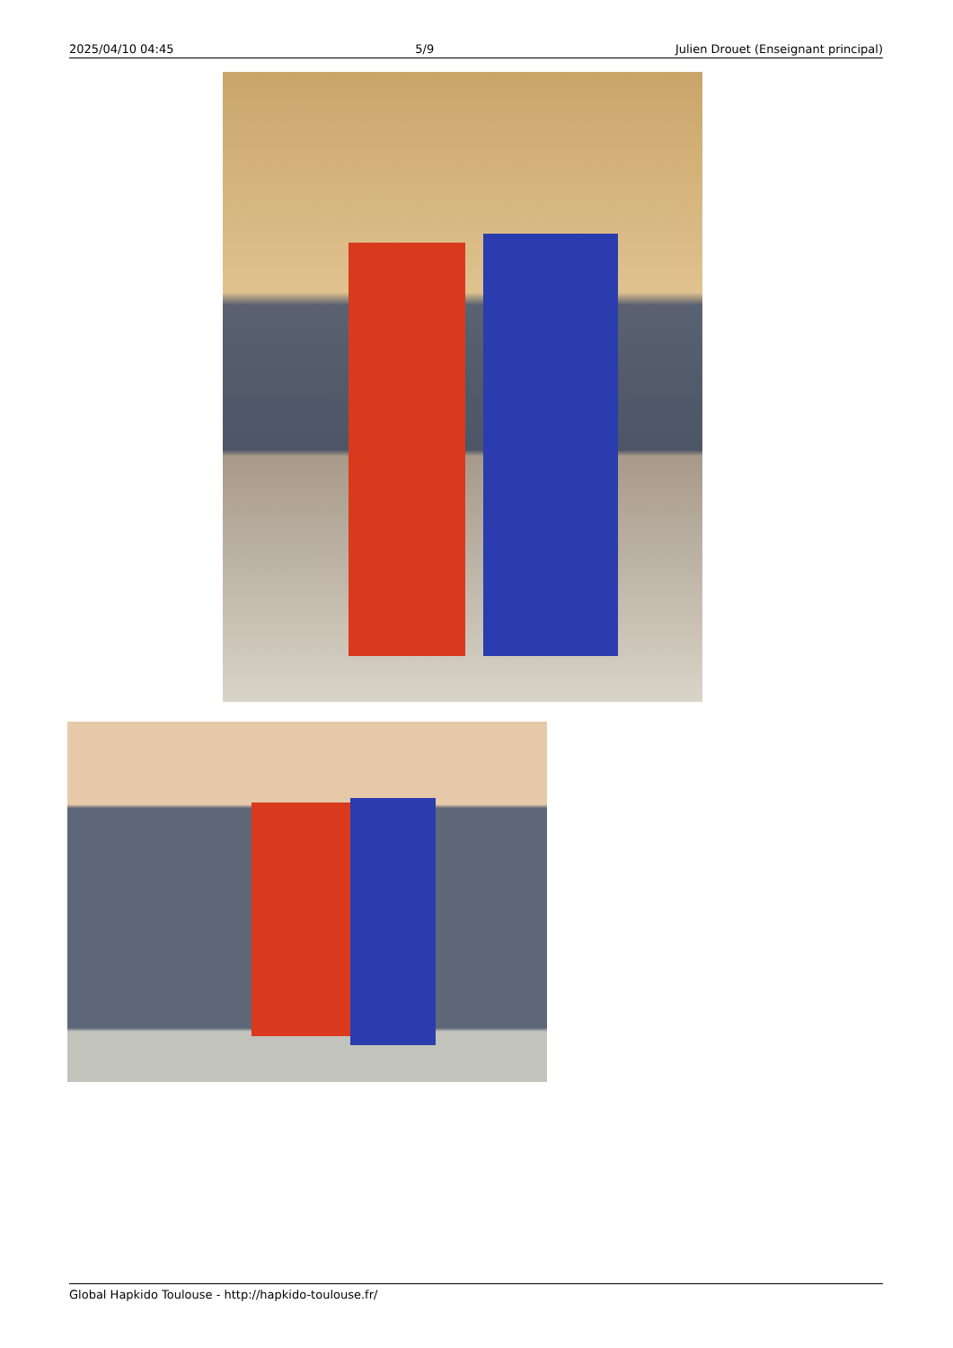2025/04/10 04:45 5/9 Julien Drouet (Enseignant principal)
Global Hapkido Toulouse - http://hapkido-toulouse.fr/